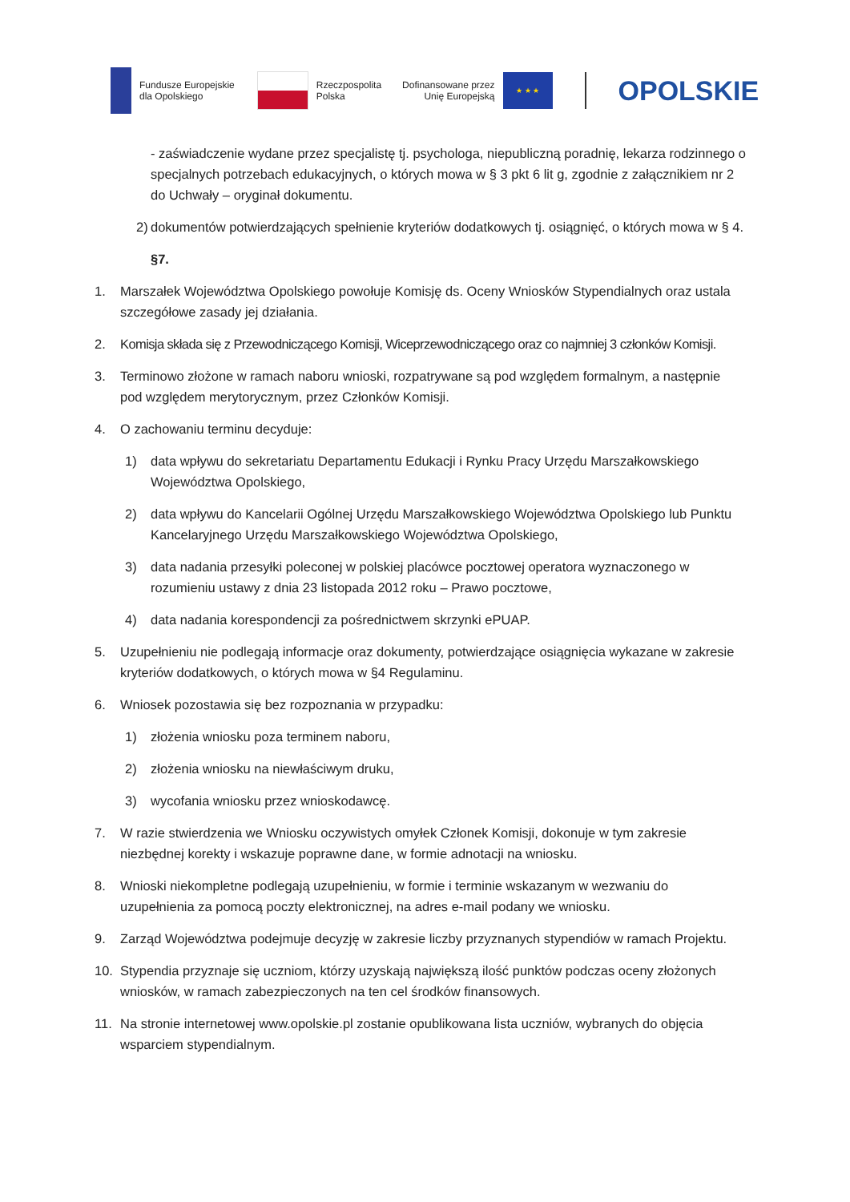Fundusze Europejskie
dla Opolskiego
Rzeczpospolita
Polska
Dofinansowane przez
Unię Europejską
★ ★ ★
OPOLSKIE
- zaświadczenie wydane przez specjalistę tj. psychologa, niepubliczną poradnię, lekarza rodzinnego o specjalnych potrzebach edukacyjnych, o których mowa w § 3 pkt 6 lit g, zgodnie z załącznikiem nr 2 do Uchwały – oryginał dokumentu.
2) dokumentów potwierdzających spełnienie kryteriów dodatkowych tj. osiągnięć, o których mowa w § 4.
§7.
1. Marszałek Województwa Opolskiego powołuje Komisję ds. Oceny Wniosków Stypendialnych oraz ustala szczegółowe zasady jej działania.
2. Komisja składa się z Przewodniczącego Komisji, Wiceprzewodniczącego oraz co najmniej 3 członków Komisji.
3. Terminowo złożone w ramach naboru wnioski, rozpatrywane są pod względem formalnym, a następnie pod względem merytorycznym, przez Członków Komisji.
4. O zachowaniu terminu decyduje:
1) data wpływu do sekretariatu Departamentu Edukacji i Rynku Pracy Urzędu Marszałkowskiego Województwa Opolskiego,
2) data wpływu do Kancelarii Ogólnej Urzędu Marszałkowskiego Województwa Opolskiego lub Punktu Kancelaryjnego Urzędu Marszałkowskiego Województwa Opolskiego,
3) data nadania przesyłki poleconej w polskiej placówce pocztowej operatora wyznaczonego w rozumieniu ustawy z dnia 23 listopada 2012 roku – Prawo pocztowe,
4) data nadania korespondencji za pośrednictwem skrzynki ePUAP.
5. Uzupełnieniu nie podlegają informacje oraz dokumenty, potwierdzające osiągnięcia wykazane w zakresie kryteriów dodatkowych, o których mowa w §4 Regulaminu.
6. Wniosek pozostawia się bez rozpoznania w przypadku:
1) złożenia wniosku poza terminem naboru,
2) złożenia wniosku na niewłaściwym druku,
3) wycofania wniosku przez wnioskodawcę.
7. W razie stwierdzenia we Wniosku oczywistych omyłek Członek Komisji, dokonuje w tym zakresie niezbędnej korekty i wskazuje poprawne dane, w formie adnotacji na wniosku.
8. Wnioski niekompletne podlegają uzupełnieniu, w formie i terminie wskazanym w wezwaniu do uzupełnienia za pomocą poczty elektronicznej, na adres e-mail podany we wniosku.
9. Zarząd Województwa podejmuje decyzję w zakresie liczby przyznanych stypendiów w ramach Projektu.
10. Stypendia przyznaje się uczniom, którzy uzyskają największą ilość punktów podczas oceny złożonych wniosków, w ramach zabezpieczonych na ten cel środków finansowych.
11. Na stronie internetowej www.opolskie.pl zostanie opublikowana lista uczniów, wybranych do objęcia wsparciem stypendialnym.